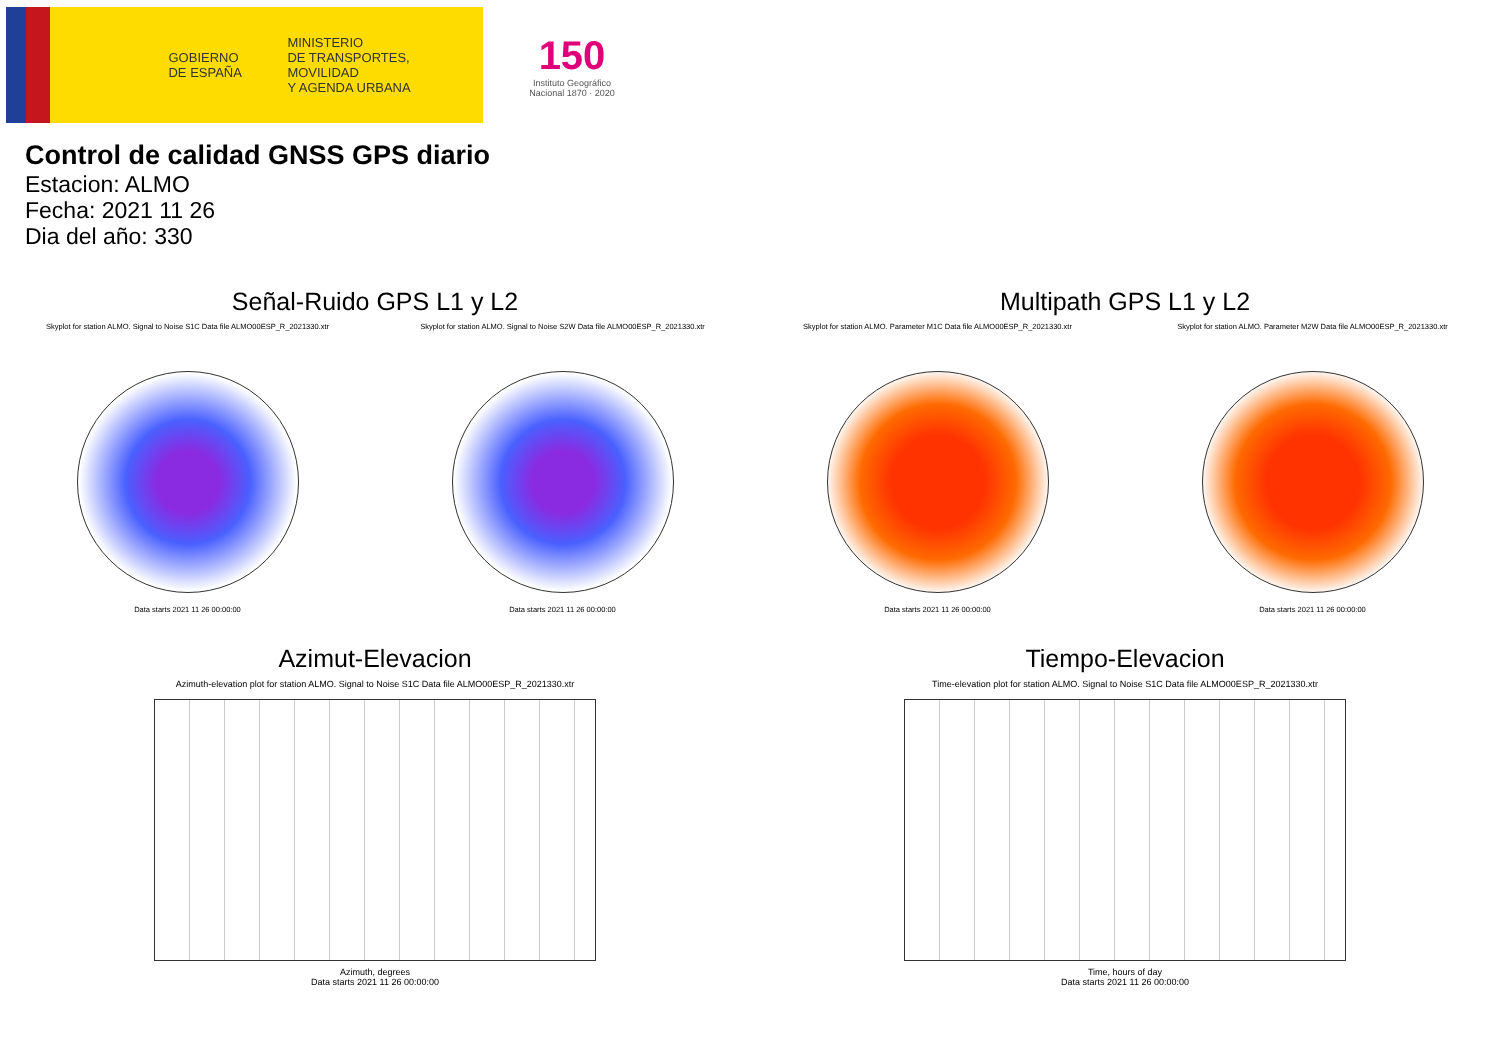GOBIERNO
DE ESPAÑA
MINISTERIO
DE TRANSPORTES, MOVILIDAD
Y AGENDA URBANA
150
Instituto Geográfico
Nacional 1870 · 2020
Control de calidad GNSS GPS diario
Estacion: ALMO
Fecha: 2021 11 26
Dia del año: 330
Señal-Ruido GPS L1 y L2
Skyplot for station ALMO. Signal to Noise S1C Data file ALMO00ESP_R_2021330.xtr
Data starts 2021 11 26 00:00:00
Skyplot for station ALMO. Signal to Noise S2W Data file ALMO00ESP_R_2021330.xtr
Data starts 2021 11 26 00:00:00
Multipath GPS L1 y L2
Skyplot for station ALMO. Parameter M1C Data file ALMO00ESP_R_2021330.xtr
Data starts 2021 11 26 00:00:00
Skyplot for station ALMO. Parameter M2W Data file ALMO00ESP_R_2021330.xtr
Data starts 2021 11 26 00:00:00
Azimut-Elevacion
Azimuth-elevation plot for station ALMO. Signal to Noise S1C Data file ALMO00ESP_R_2021330.xtr
Azimuth, degrees
Data starts 2021 11 26 00:00:00
Tiempo-Elevacion
Time-elevation plot for station ALMO. Signal to Noise S1C Data file ALMO00ESP_R_2021330.xtr
Time, hours of day
Data starts 2021 11 26 00:00:00